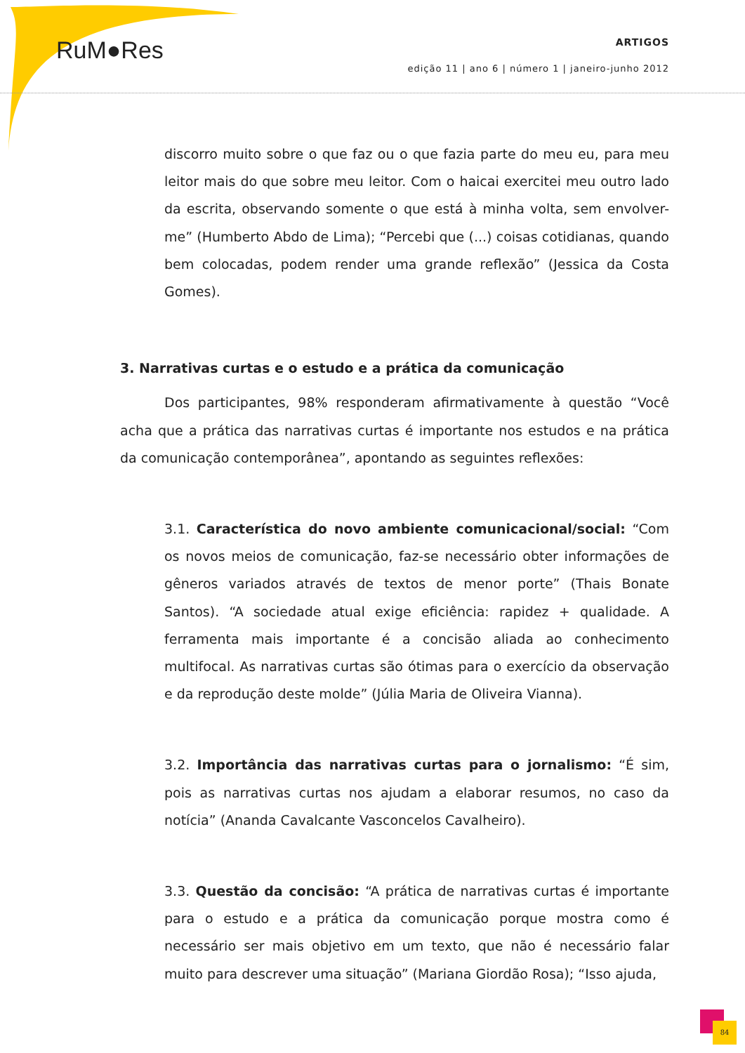RuM●Res
ARTIGOS
edição 11 | ano 6 | número 1 | janeiro-junho 2012
discorro muito sobre o que faz ou o que fazia parte do meu eu, para meu leitor mais do que sobre meu leitor. Com o haicai exercitei meu outro lado da escrita, observando somente o que está à minha volta, sem envolver-me” (Humberto Abdo de Lima); “Percebi que (...) coisas cotidianas, quando bem colocadas, podem render uma grande reflexão” (Jessica da Costa Gomes).
3. Narrativas curtas e o estudo e a prática da comunicação
Dos participantes, 98% responderam afirmativamente à questão “Você acha que a prática das narrativas curtas é importante nos estudos e na prática da comunicação contemporânea”, apontando as seguintes reflexões:
3.1. Característica do novo ambiente comunicacional/social: “Com os novos meios de comunicação, faz-se necessário obter informações de gêneros variados através de textos de menor porte” (Thais Bonate Santos). “A sociedade atual exige eficiência: rapidez + qualidade. A ferramenta mais importante é a concisão aliada ao conhecimento multifocal. As narrativas curtas são ótimas para o exercício da observação e da reprodução deste molde” (Júlia Maria de Oliveira Vianna).
3.2. Importância das narrativas curtas para o jornalismo: “É sim, pois as narrativas curtas nos ajudam a elaborar resumos, no caso da notícia” (Ananda Cavalcante Vasconcelos Cavalheiro).
3.3. Questão da concisão: “A prática de narrativas curtas é importante para o estudo e a prática da comunicação porque mostra como é necessário ser mais objetivo em um texto, que não é necessário falar muito para descrever uma situação” (Mariana Giordão Rosa); “Isso ajuda,
84